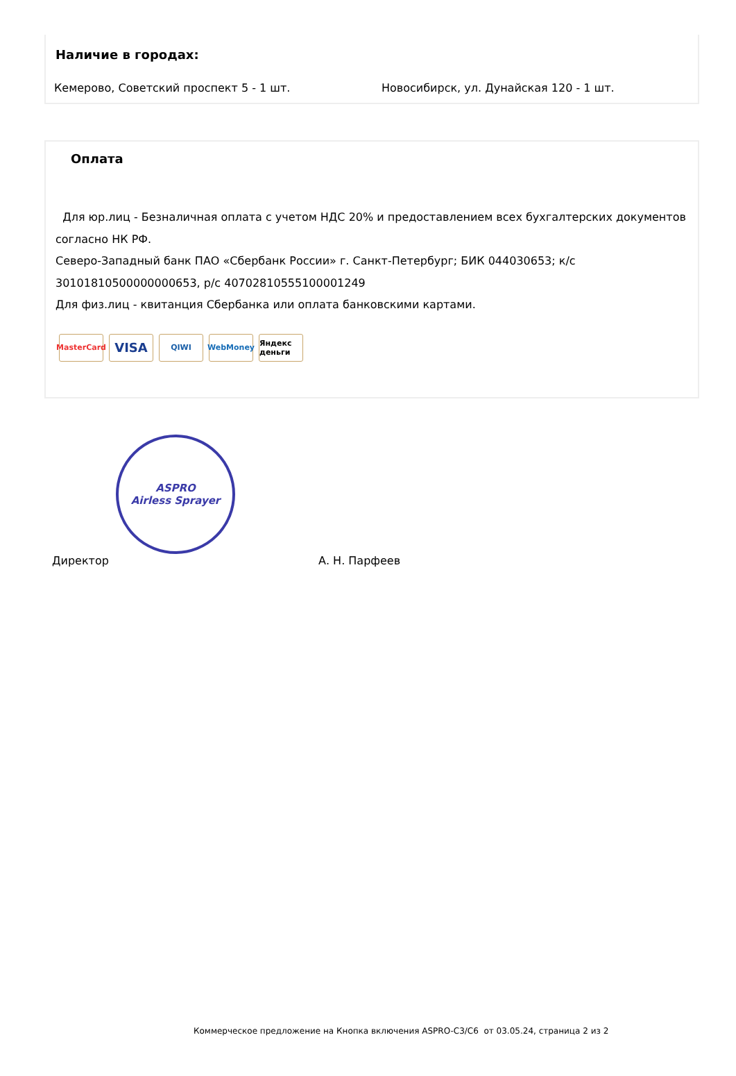Наличие в городах:
Кемерово, Советский проспект 5 - 1 шт. Новосибирск, ул. Дунайская 120 - 1 шт.
Оплата
Для юр.лиц - Безналичная оплата с учетом НДС 20% и предоставлением всех бухгалтерских документов согласно НК РФ.
Северо-Западный банк ПАО «Сбербанк России» г. Санкт-Петербург; БИК 044030653; к/с 30101810500000000653, р/с 40702810555100001249
Для физ.лиц - квитанция Сбербанка или оплата банковскими картами.
MasterCard
VISA
QIWI WebMoney Яндекс деньги
ASPRO
Airless Sprayer
Директор А. Н. Парфеев
Коммерческое предложение на Кнопка включения ASPRO-C3/C6 от 03.05.24, страница 2 из 2